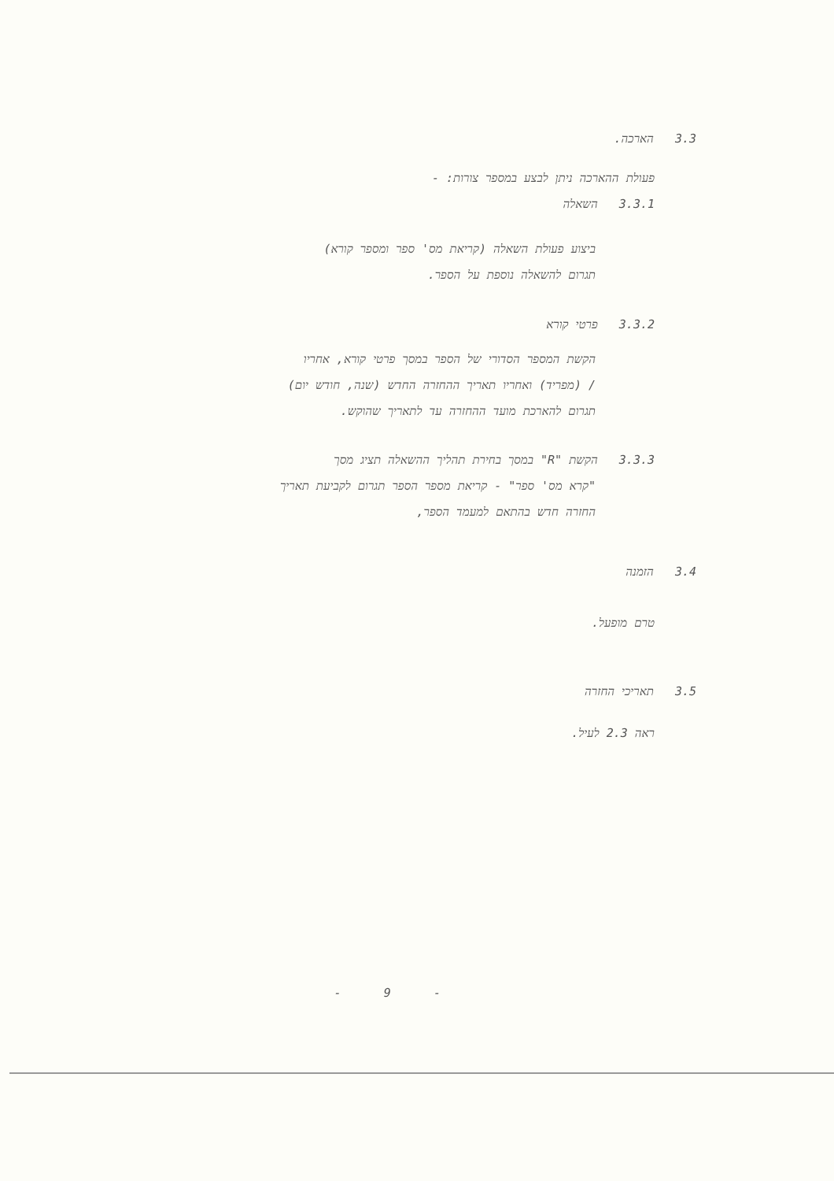3.3 הארכה.
פעולת ההארכה ניתן לבצע במספר צורות: -
3.3.1 השאלה
ביצוע פעולת השאלה (קריאת מס' ספר ומספר קורא)
תגרום להשאלה נוספת על הספר.
3.3.2 פרטי קורא
הקשת המספר הסדורי של הספר במסך פרטי קורא, אחריו
/ (מפריד) ואחריו תאריך ההחזרה החדש (שנה, חודש יום)
תגרום להארכת מועד ההחזרה עד לתאריך שהוקש.
3.3.3 הקשת "R" במסך בחירת תהליך ההשאלה תציג מסך
"קרא מס' ספר" - קריאת מספר הספר תגרום לקביעת תאריך
החזרה חדש בהתאם למעמד הספר,
3.4 הזמנה
טרם מופעל.
3.5 תאריכי החזרה
ראה 2.3 לעיל.
- 9 -